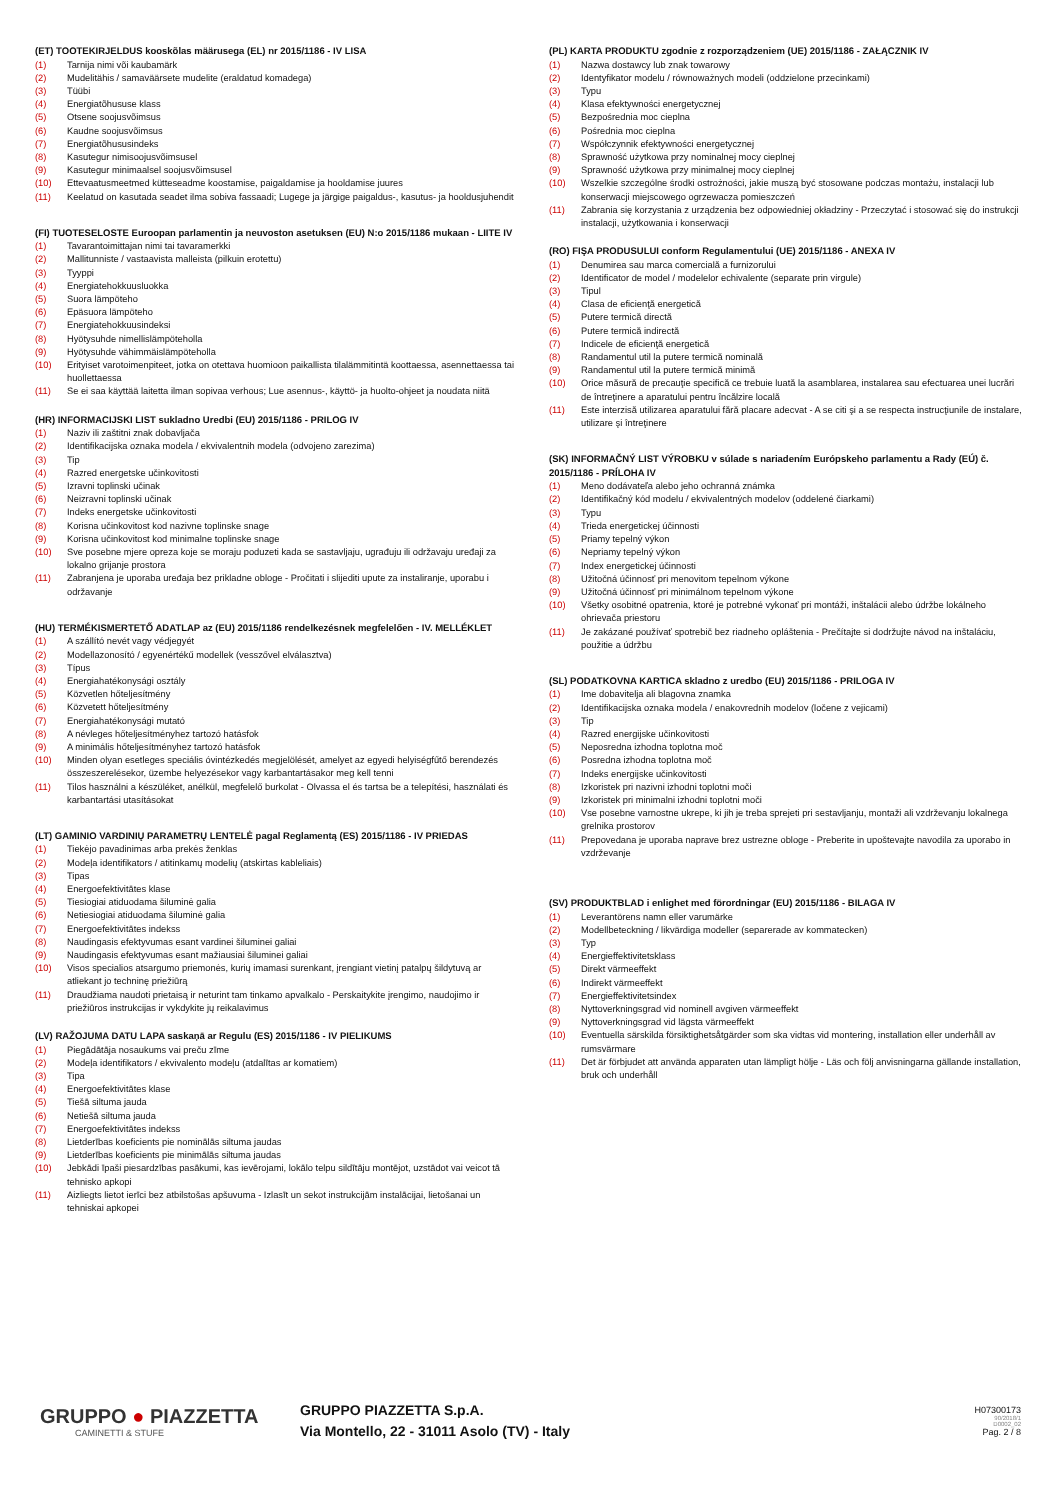(ET) TOOTEKIRJELDUS kooskõlas määrusega (EL) nr 2015/1186 - IV LISA
(1) Tarnija nimi või kaubamärk
(2) Mudelitähis / samaväärsete mudelite (eraldatud komadega)
(3) Tüübi
(4) Energiatõhususe klass
(5) Otsene soojusvõimsus
(6) Kaudne soojusvõimsus
(7) Energiatõhususindeks
(8) Kasutegur nimisoojusvõimsusel
(9) Kasutegur minimaalsel soojusvõimsusel
(10) Ettevaatusmeetmed kütteseadme koostamise, paigaldamise ja hooldamise juures
(11) Keelatud on kasutada seadet ilma sobiva fassaadi; Lugege ja järgige paigaldus-, kasutus- ja hooldusjuhendit
(FI) TUOTESELOSTE Euroopan parlamentin ja neuvoston asetuksen (EU) N:o 2015/1186 mukaan - LIITE IV
(1) Tavarantoimittajan nimi tai tavaramerkki
(2) Mallitunniste / vastaavista malleista (pilkuin erotettu)
(3) Tyyppi
(4) Energiatehokkuusluokka
(5) Suora lämpöteho
(6) Epäsuora lämpöteho
(7) Energiatehokkuusindeksi
(8) Hyötysuhde nimellislämpöteholla
(9) Hyötysuhde vähimmäislämpöteholla
(10) Erityiset varotoimenpiteet, jotka on otettava huomioon paikallista tilalämmitintä koottaessa, asennettaessa tai huollettaessa
(11) Se ei saa käyttää laitetta ilman sopivaa verhous; Lue asennus-, käyttö- ja huolto-ohjeet ja noudata niitä
(HR) INFORMACIJSKI LIST sukladno Uredbi (EU) 2015/1186 - PRILOG IV
(1) Naziv ili zaštitni znak dobavljača
(2) Identifikacijska oznaka modela / ekvivalentnih modela (odvojeno zarezima)
(3) Tip
(4) Razred energetske učinkovitosti
(5) Izravni toplinski učinak
(6) Neizravni toplinski učinak
(7) Indeks energetske učinkovitosti
(8) Korisna učinkovitost kod nazivne toplinske snage
(9) Korisna učinkovitost kod minimalne toplinske snage
(10) Sve posebne mjere opreza koje se moraju poduzeti kada se sastavljaju, ugrađuju ili održavaju uređaji za lokalno grijanje prostora
(11) Zabranjena je uporaba uređaja bez prikladne obloge - Pročitati i slijediti upute za instaliranje, uporabu i održavanje
(HU) TERMÉKISMERTETŐ ADATLAP az (EU) 2015/1186 rendelkezésnek megfelelően - IV. MELLÉKLET
(1) A szállító nevét vagy védjegyét
(2) Modellazonosító / egyenértékű modellek (vesszővel elválasztva)
(3) Típus
(4) Energiahatékonysági osztály
(5) Közvetlen hőteljesítmény
(6) Közvetett hőteljesítmény
(7) Energiahatékonysági mutató
(8) A névleges hőteljesítményhez tartozó hatásfok
(9) A minimális hőteljesítményhez tartozó hatásfok
(10) Minden olyan esetleges speciális óvintézkedés megjelölését, amelyet az egyedi helyiségfűtő berendezés összeszerelésekor, üzembe helyezésekor vagy karbantartásakor meg kell tenni
(11) Tilos használni a készüléket, anélkül, megfelelő burkolat - Olvassa el és tartsa be a telepítési, használati és karbantartási utasításokat
(LT) GAMINIO VARDINIŲ PARAMETRŲ LENTELĖ pagal Reglamentą (ES) 2015/1186 - IV PRIEDAS
(1) Tiekėjo pavadinimas arba prekės ženklas
(2) Modeļa identifikators / atitinkamų modelių (atskirtas kableliais)
(3) Tipas
(4) Energoefektivitātes klase
(5) Tiesiogiai atiduodama šiluminė galia
(6) Netiesiogiai atiduodama šiluminė galia
(7) Energoefektivitātes indekss
(8) Naudingasis efektyvumas esant vardinei šiluminei galiai
(9) Naudingasis efektyvumas esant mažiausiai šiluminei galiai
(10) Visos specialios atsargumo priemonės, kurių imamasi surenkant, įrengiant vietinį patalpų šildytuvą ar atliekant jo techninę priežiūrą
(11) Draudžiama naudoti prietaisą ir neturint tam tinkamo apvalkalo - Perskaitykite įrengimo, naudojimo ir priežiūros instrukcijas ir vykdykite jų reikalavimus
(LV) RAŽOJUMA DATU LAPA saskaņā ar Regulu (ES) 2015/1186 - IV PIELIKUMS
(1) Piegādātāja nosaukums vai preču zīme
(2) Modeļa identifikators / ekvivalento modeļu (atdalītas ar komatiem)
(3) Tipa
(4) Energoefektivitātes klase
(5) Tiešā siltuma jauda
(6) Netiešā siltuma jauda
(7) Energoefektivitātes indekss
(8) Lietderības koeficients pie nominālās siltuma jaudas
(9) Lietderības koeficients pie minimālās siltuma jaudas
(10) Jebkādi īpaši piesardzības pasākumi, kas ievērojami, lokālo telpu sildītāju montējot, uzstādot vai veicot tā tehnisko apkopi
(11) Aizliegts lietot ierīci bez atbilstošas apšuvuma - Izlasīt un sekot instrukcijām instalācijai, lietošanai un tehniskai apkopei
(PL) KARTA PRODUKTU zgodnie z rozporządzeniem (UE) 2015/1186 - ZAŁĄCZNIK IV
(1) Nazwa dostawcy lub znak towarowy
(2) Identyfikator modelu / równoważnych modeli (oddzielone przecinkami)
(3) Typu
(4) Klasa efektywności energetycznej
(5) Bezpośrednia moc cieplna
(6) Pośrednia moc cieplna
(7) Współczynnik efektywności energetycznej
(8) Sprawność użytkowa przy nominalnej mocy cieplnej
(9) Sprawność użytkowa przy minimalnej mocy cieplnej
(10) Wszelkie szczególne środki ostrożności, jakie muszą być stosowane podczas montażu, instalacji lub konserwacji miejscowego ogrzewacza pomieszczeń
(11) Zabrania się korzystania z urządzenia bez odpowiedniej okładziny - Przeczytać i stosować się do instrukcji instalacji, użytkowania i konserwacji
(RO) FIŞA PRODUSULUI conform Regulamentului (UE) 2015/1186 - ANEXA IV
(1) Denumirea sau marca comercială a furnizorului
(2) Identificator de model / modelelor echivalente (separate prin virgule)
(3) Tipul
(4) Clasa de eficienţă energetică
(5) Putere termică directă
(6) Putere termică indirectă
(7) Indicele de eficienţă energetică
(8) Randamentul util la putere termică nominală
(9) Randamentul util la putere termică minimă
(10) Orice măsură de precauţie specifică ce trebuie luată la asamblarea, instalarea sau efectuarea unei lucrări de întreţinere a aparatului pentru încălzire locală
(11) Este interzisă utilizarea aparatului fără placare adecvat - A se citi şi a se respecta instrucţiunile de instalare, utilizare şi întreţinere
(SK) INFORMAČNÝ LIST VÝROBKU v súlade s nariadením Európskeho parlamentu a Rady (EÚ) č. 2015/1186 - PRÍLOHA IV
(1) Meno dodávateľa alebo jeho ochranná známka
(2) Identifikačný kód modelu / ekvivalentných modelov (oddelené čiarkami)
(3) Typu
(4) Trieda energetickej účinnosti
(5) Priamy tepelný výkon
(6) Nepriamy tepelný výkon
(7) Index energetickej účinnosti
(8) Užitočná účinnosť pri menovitom tepelnom výkone
(9) Užitočná účinnosť pri minimálnom tepelnom výkone
(10) Všetky osobitné opatrenia, ktoré je potrebné vykonať pri montáži, inštalácii alebo údržbe lokálneho ohrievača priestoru
(11) Je zakázané používať spotrebič bez riadneho opláštenia - Prečítajte si dodržujte návod na inštaláciu, použitie a údržbu
(SL) PODATKOVNA KARTICA skladno z uredbo (EU) 2015/1186 - PRILOGA IV
(1) Ime dobavitelja ali blagovna znamka
(2) Identifikacijska oznaka modela / enakovrednih modelov (ločene z vejicami)
(3) Tip
(4) Razred energijske učinkovitosti
(5) Neposredna izhodna toplotna moč
(6) Posredna izhodna toplotna moč
(7) Indeks energijske učinkovitosti
(8) Izkoristek pri nazivni izhodni toplotni moči
(9) Izkoristek pri minimalni izhodni toplotni moči
(10) Vse posebne varnostne ukrepe, ki jih je treba sprejeti pri sestavljanju, montaži ali vzdrževanju lokalnega grelnika prostorov
(11) Prepovedana je uporaba naprave brez ustrezne obloge - Preberite in upoštevajte navodila za uporabo in vzdrževanje
(SV) PRODUKTBLAD i enlighet med förordningar (EU) 2015/1186 - BILAGA IV
(1) Leverantörens namn eller varumärke
(2) Modellbeteckning / likvärdiga modeller (separerade av kommatecken)
(3) Typ
(4) Energieffektivitetsklass
(5) Direkt värmeeffekt
(6) Indirekt värmeeffekt
(7) Energieffektivitetsindex
(8) Nyttoverkningsgrad vid nominell avgiven värmeeffekt
(9) Nyttoverkningsgrad vid lägsta värmeeffekt
(10) Eventuella särskilda försiktighetsåtgärder som ska vidtas vid montering, installation eller underhåll av rumsvärmare
(11) Det är förbjudet att använda apparaten utan lämpligt hölje - Läs och följ anvisningarna gällande installation, bruk och underhåll
GRUPPO ● PIAZZETTA
CAMINETTI & STUFE
GRUPPO PIAZZETTA S.p.A.
Via Montello, 22 - 31011 Asolo (TV) - Italy
H07300173
90/2018/1
D0002_02
Pag. 2 / 8